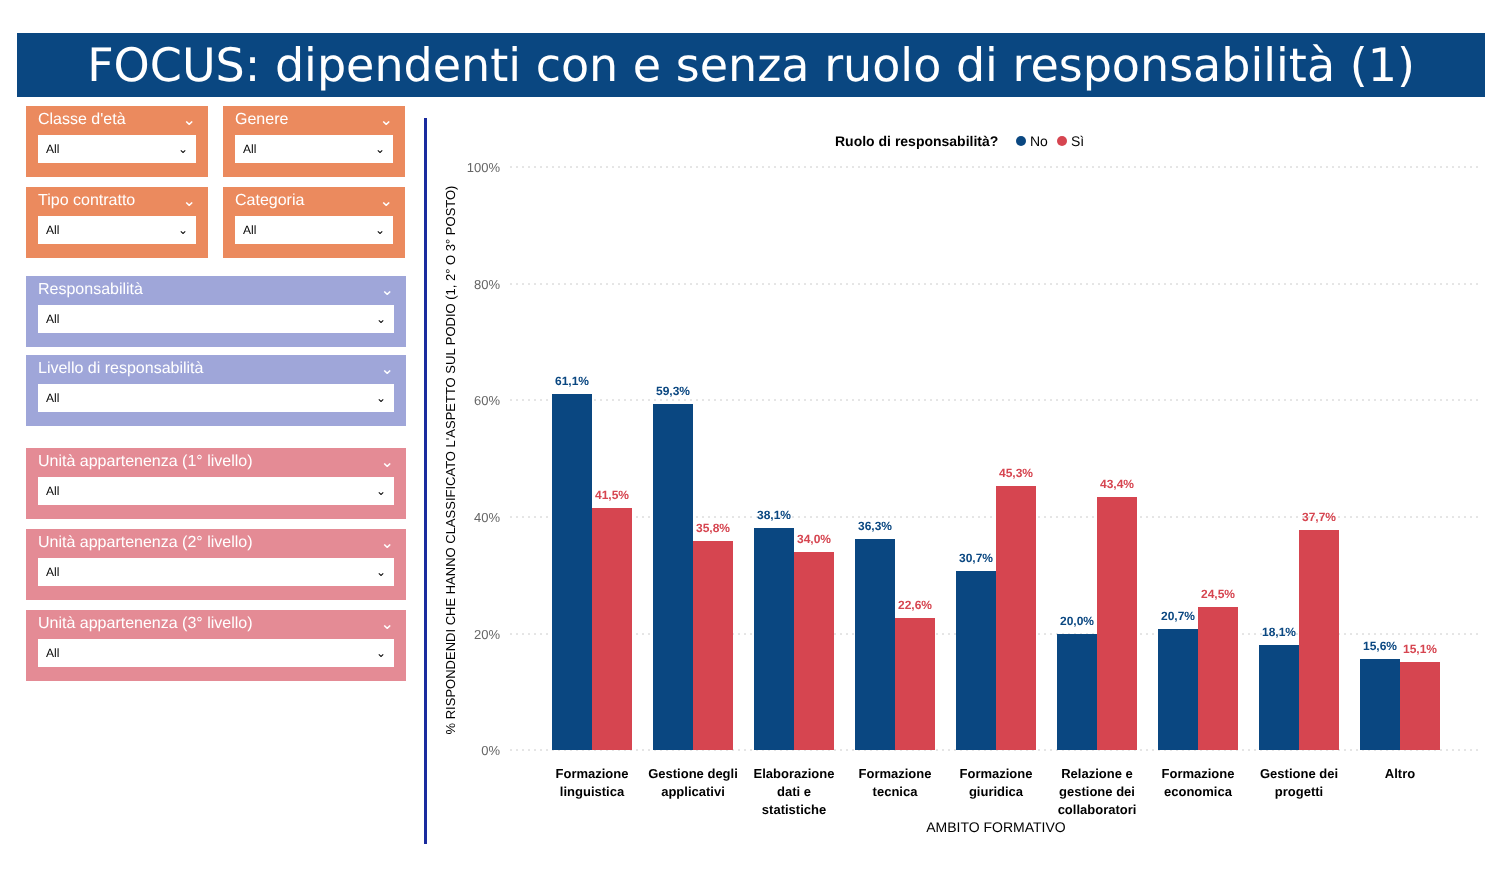FOCUS: dipendenti con e senza ruolo di responsabilità (1)
Classe d'età ⌄
All ⌄
Genere ⌄
All ⌄
Tipo contratto ⌄
All ⌄
Categoria ⌄
All ⌄
Responsabilità ⌄
All ⌄
Livello di responsabilità ⌄
All ⌄
Unità appartenenza (1° livello) ⌄
All ⌄
Unità appartenenza (2° livello) ⌄
All ⌄
Unità appartenenza (3° livello) ⌄
All ⌄
Ruolo di responsabilità?
No
Sì
100%
80%
60%
40%
20%
0%
% RISPONDENDI CHE HANNO CLASSIFICATO L'ASPETTO SUL PODIO (1, 2° O 3° POSTO)
61,1%
41,5%
59,3%
35,8%
38,1%
34,0%
36,3%
22,6%
30,7%
45,3%
20,0%
43,4%
20,7%
24,5%
18,1%
37,7%
15,6%
15,1%
Formazione
linguistica
Gestione degli
applicativi
Elaborazione
dati e
statistiche
Formazione
tecnica
Formazione
giuridica
Relazione e
gestione dei
collaboratori
Formazione
economica
Gestione dei
progetti
Altro
AMBITO FORMATIVO